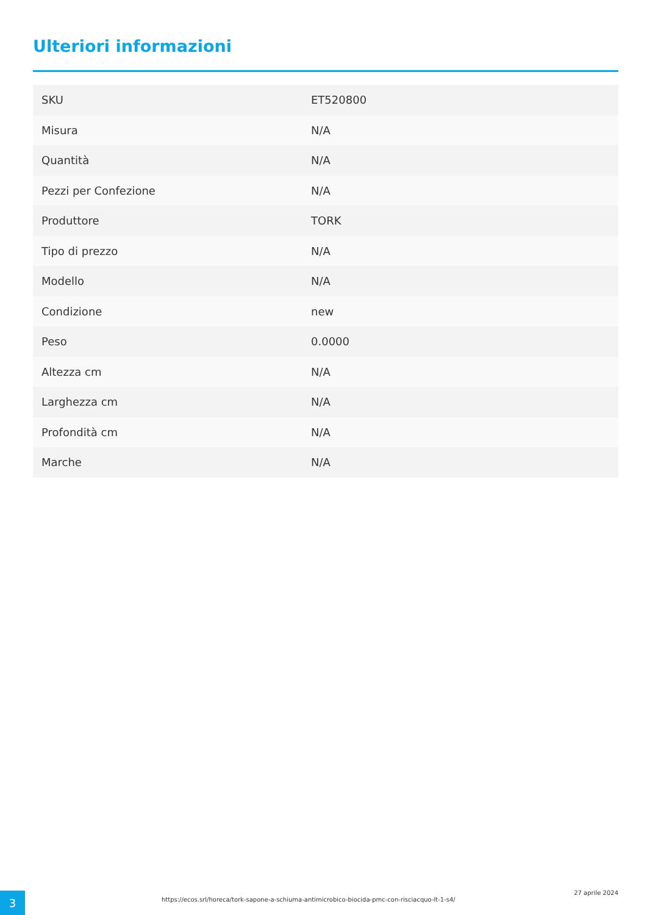Ulteriori informazioni
| SKU | ET520800 |
| Misura | N/A |
| Quantità | N/A |
| Pezzi per Confezione | N/A |
| Produttore | TORK |
| Tipo di prezzo | N/A |
| Modello | N/A |
| Condizione | new |
| Peso | 0.0000 |
| Altezza cm | N/A |
| Larghezza cm | N/A |
| Profondità cm | N/A |
| Marche | N/A |
3
https://ecos.srl/horeca/tork-sapone-a-schiuma-antimicrobico-biocida-pmc-con-risciacquo-lt-1-s4/
27 aprile 2024